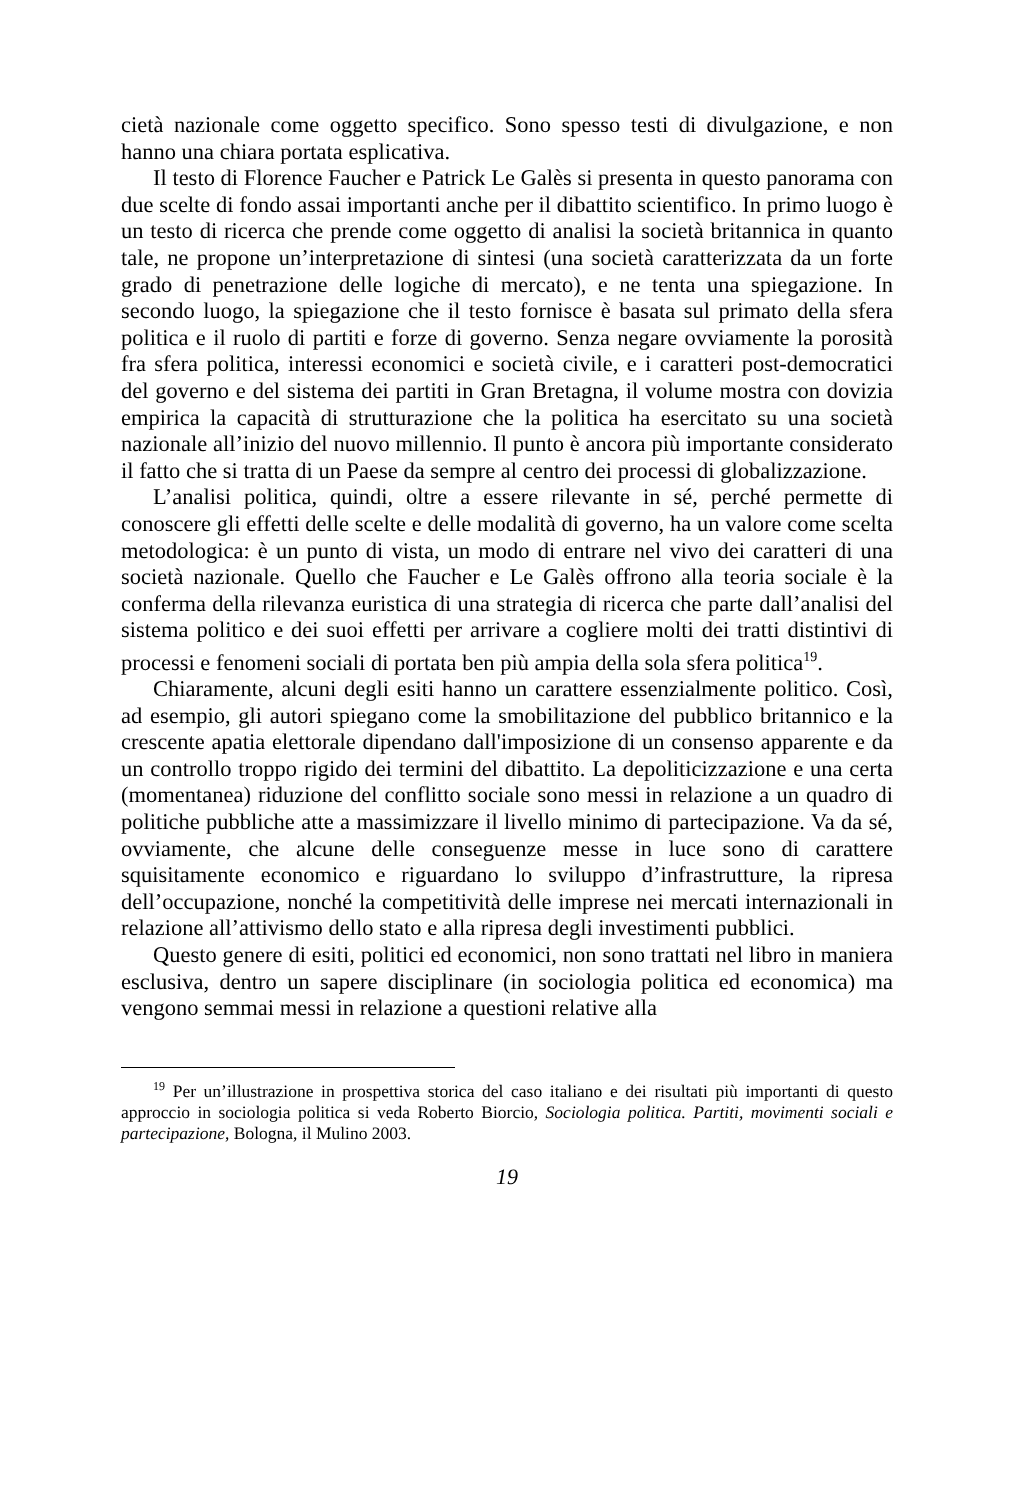cietà nazionale come oggetto specifico. Sono spesso testi di divulgazione, e non hanno una chiara portata esplicativa.
Il testo di Florence Faucher e Patrick Le Galès si presenta in questo panorama con due scelte di fondo assai importanti anche per il dibattito scientifico. In primo luogo è un testo di ricerca che prende come oggetto di analisi la società britannica in quanto tale, ne propone un’interpretazione di sintesi (una società caratterizzata da un forte grado di penetrazione delle logiche di mercato), e ne tenta una spiegazione. In secondo luogo, la spiegazione che il testo fornisce è basata sul primato della sfera politica e il ruolo di partiti e forze di governo. Senza negare ovviamente la porosità fra sfera politica, interessi economici e società civile, e i caratteri post-democratici del governo e del sistema dei partiti in Gran Bretagna, il volume mostra con dovizia empirica la capacità di strutturazione che la politica ha esercitato su una società nazionale all’inizio del nuovo millennio. Il punto è ancora più importante considerato il fatto che si tratta di un Paese da sempre al centro dei processi di globalizzazione.
L’analisi politica, quindi, oltre a essere rilevante in sé, perché permette di conoscere gli effetti delle scelte e delle modalità di governo, ha un valore come scelta metodologica: è un punto di vista, un modo di entrare nel vivo dei caratteri di una società nazionale. Quello che Faucher e Le Galès offrono alla teoria sociale è la conferma della rilevanza euristica di una strategia di ricerca che parte dall’analisi del sistema politico e dei suoi effetti per arrivare a cogliere molti dei tratti distintivi di processi e fenomeni sociali di portata ben più ampia della sola sfera politica<sup>19</sup>.
Chiaramente, alcuni degli esiti hanno un carattere essenzialmente politico. Così, ad esempio, gli autori spiegano come la smobilitazione del pubblico britannico e la crescente apatia elettorale dipendano dall'imposizione di un consenso apparente e da un controllo troppo rigido dei termini del dibattito. La depoliticizzazione e una certa (momentanea) riduzione del conflitto sociale sono messi in relazione a un quadro di politiche pubbliche atte a massimizzare il livello minimo di partecipazione. Va da sé, ovviamente, che alcune delle conseguenze messe in luce sono di carattere squisitamente economico e riguardano lo sviluppo d’infrastrutture, la ripresa dell’occupazione, nonché la competitività delle imprese nei mercati internazionali in relazione all’attivismo dello stato e alla ripresa degli investimenti pubblici.
Questo genere di esiti, politici ed economici, non sono trattati nel libro in maniera esclusiva, dentro un sapere disciplinare (in sociologia politica ed economica) ma vengono semmai messi in relazione a questioni relative alla
<sup>19</sup> Per un’illustrazione in prospettiva storica del caso italiano e dei risultati più importanti di questo approccio in sociologia politica si veda Roberto Biorcio, Sociologia politica. Partiti, movimenti sociali e partecipazione, Bologna, il Mulino 2003.
19